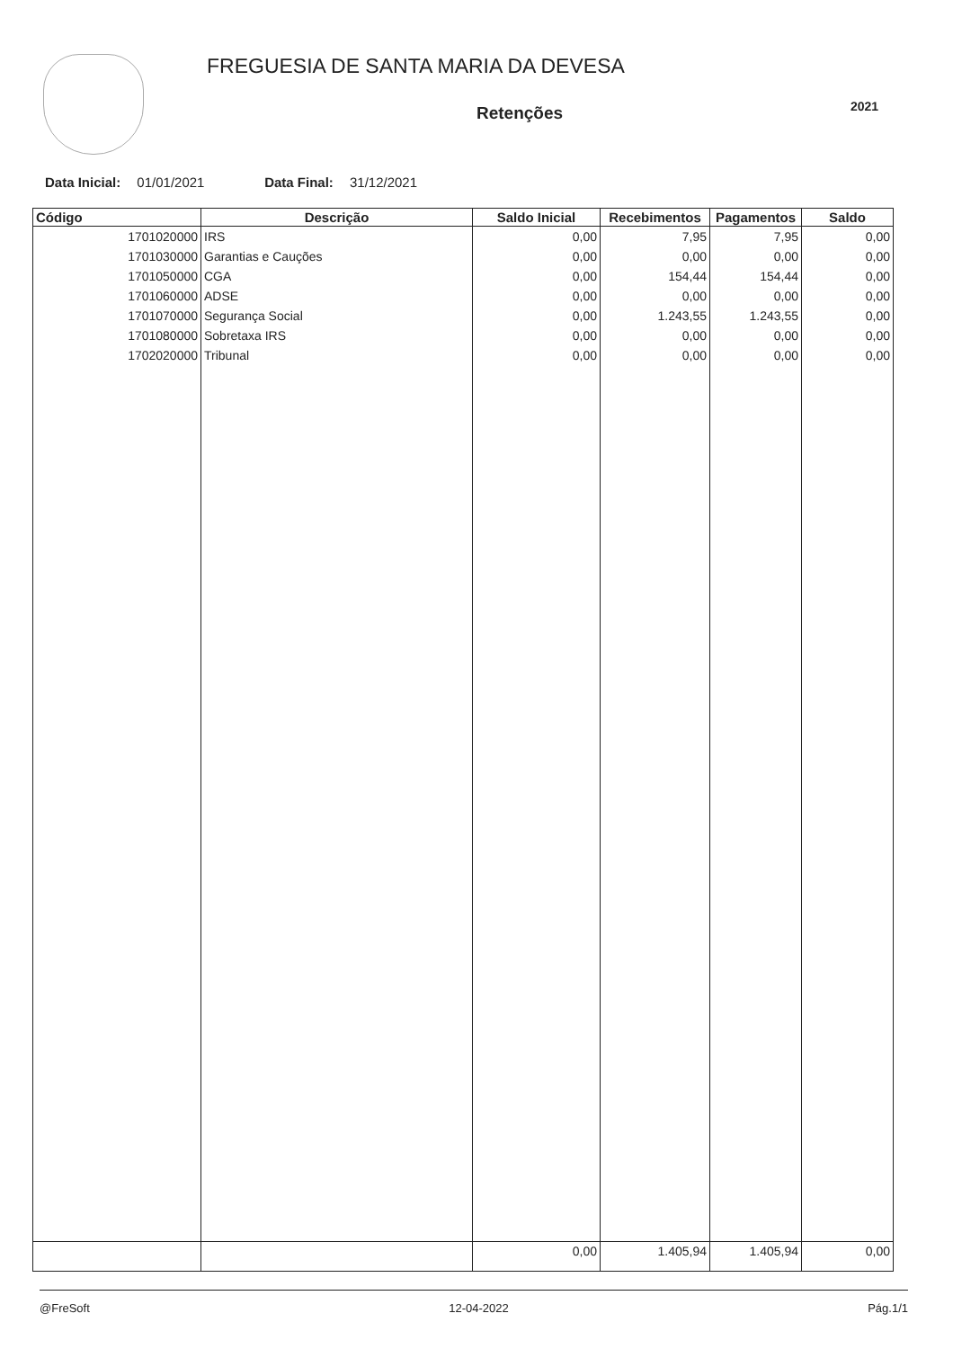FREGUESIA DE SANTA MARIA DA DEVESA
Retenções
2021
Data Inicial: 01/01/2021 Data Final: 31/12/2021
| Código | Descrição | Saldo Inicial | Recebimentos | Pagamentos | Saldo |
| --- | --- | --- | --- | --- | --- |
| 1701020000 | IRS | 0,00 | 7,95 | 7,95 | 0,00 |
| 1701030000 | Garantias e Cauções | 0,00 | 0,00 | 0,00 | 0,00 |
| 1701050000 | CGA | 0,00 | 154,44 | 154,44 | 0,00 |
| 1701060000 | ADSE | 0,00 | 0,00 | 0,00 | 0,00 |
| 1701070000 | Segurança Social | 0,00 | 1.243,55 | 1.243,55 | 0,00 |
| 1701080000 | Sobretaxa IRS | 0,00 | 0,00 | 0,00 | 0,00 |
| 1702020000 | Tribunal | 0,00 | 0,00 | 0,00 | 0,00 |
| | | 0,00 | 1.405,94 | 1.405,94 | 0,00 |
@FreSoft 12-04-2022 Pág.1/1